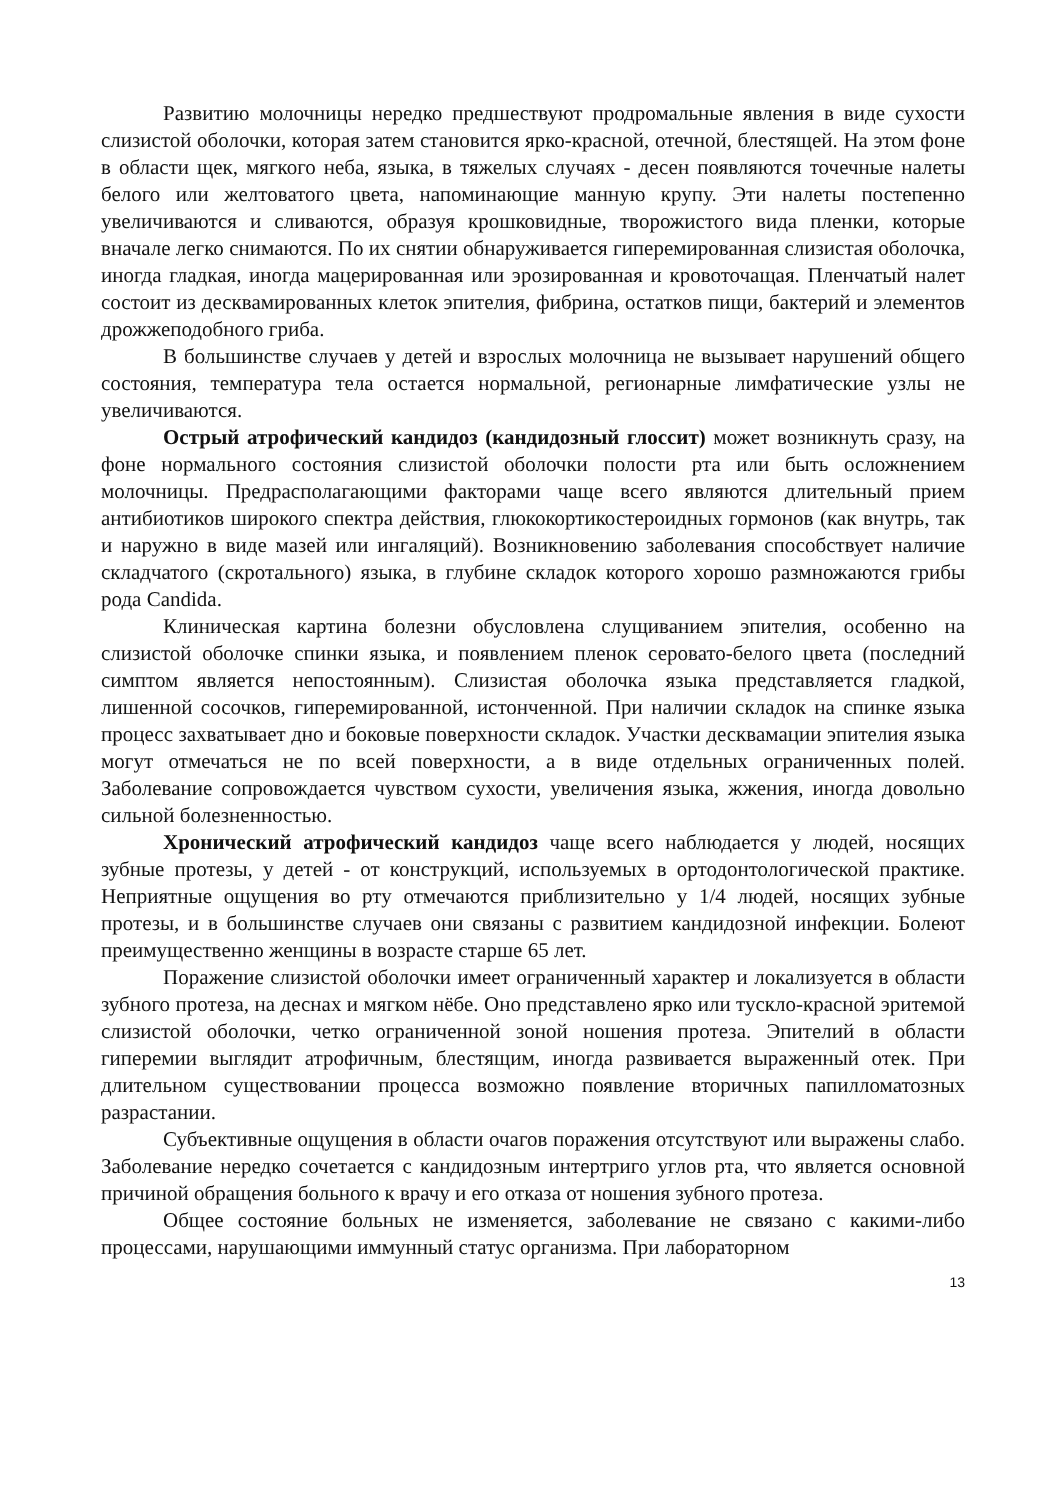Развитию молочницы нередко предшествуют продромальные явления в виде сухости слизистой оболочки, которая затем становится ярко-красной, отечной, блестящей. На этом фоне в области щек, мягкого неба, языка, в тяжелых случаях - десен появляются точечные налеты белого или желтоватого цвета, напоминающие манную крупу. Эти налеты постепенно увеличиваются и сливаются, образуя крошковидные, творожистого вида пленки, которые вначале легко снимаются. По их снятии обнаруживается гиперемированная слизистая оболочка, иногда гладкая, иногда мацерированная или эрозированная и кровоточащая. Пленчатый налет состоит из десквамированных клеток эпителия, фибрина, остатков пищи, бактерий и элементов дрожжеподобного гриба.
В большинстве случаев у детей и взрослых молочница не вызывает нарушений общего состояния, температура тела остается нормальной, регионарные лимфатические узлы не увеличиваются.
Острый атрофический кандидоз (кандидозный глоссит) может возникнуть сразу, на фоне нормального состояния слизистой оболочки полости рта или быть осложнением молочницы. Предрасполагающими факторами чаще всего являются длительный прием антибиотиков широкого спектра действия, глюкокортикостероидных гормонов (как внутрь, так и наружно в виде мазей или ингаляций). Возникновению заболевания способствует наличие складчатого (скротального) языка, в глубине складок которого хорошо размножаются грибы рода Candida.
Клиническая картина болезни обусловлена слущиванием эпителия, особенно на слизистой оболочке спинки языка, и появлением пленок серовато-белого цвета (последний симптом является непостоянным). Слизистая оболочка языка представляется гладкой, лишенной сосочков, гиперемированной, истонченной. При наличии складок на спинке языка процесс захватывает дно и боковые поверхности складок. Участки десквамации эпителия языка могут отмечаться не по всей поверхности, а в виде отдельных ограниченных полей. Заболевание сопровождается чувством сухости, увеличения языка, жжения, иногда довольно сильной болезненностью.
Хронический атрофический кандидоз чаще всего наблюдается у людей, носящих зубные протезы, у детей - от конструкций, используемых в ортодонтологической практике. Неприятные ощущения во рту отмечаются приблизительно у 1/4 людей, носящих зубные протезы, и в большинстве случаев они связаны с развитием кандидозной инфекции. Болеют преимущественно женщины в возрасте старше 65 лет.
Поражение слизистой оболочки имеет ограниченный характер и локализуется в области зубного протеза, на деснах и мягком нёбе. Оно представлено ярко или тускло-красной эритемой слизистой оболочки, четко ограниченной зоной ношения протеза. Эпителий в области гиперемии выглядит атрофичным, блестящим, иногда развивается выраженный отек. При длительном существовании процесса возможно появление вторичных папилломатозных разрастании.
Субъективные ощущения в области очагов поражения отсутствуют или выражены слабо. Заболевание нередко сочетается с кандидозным интертриго углов рта, что является основной причиной обращения больного к врачу и его отказа от ношения зубного протеза.
Общее состояние больных не изменяется, заболевание не связано с какими-либо процессами, нарушающими иммунный статус организма. При лабораторном
13